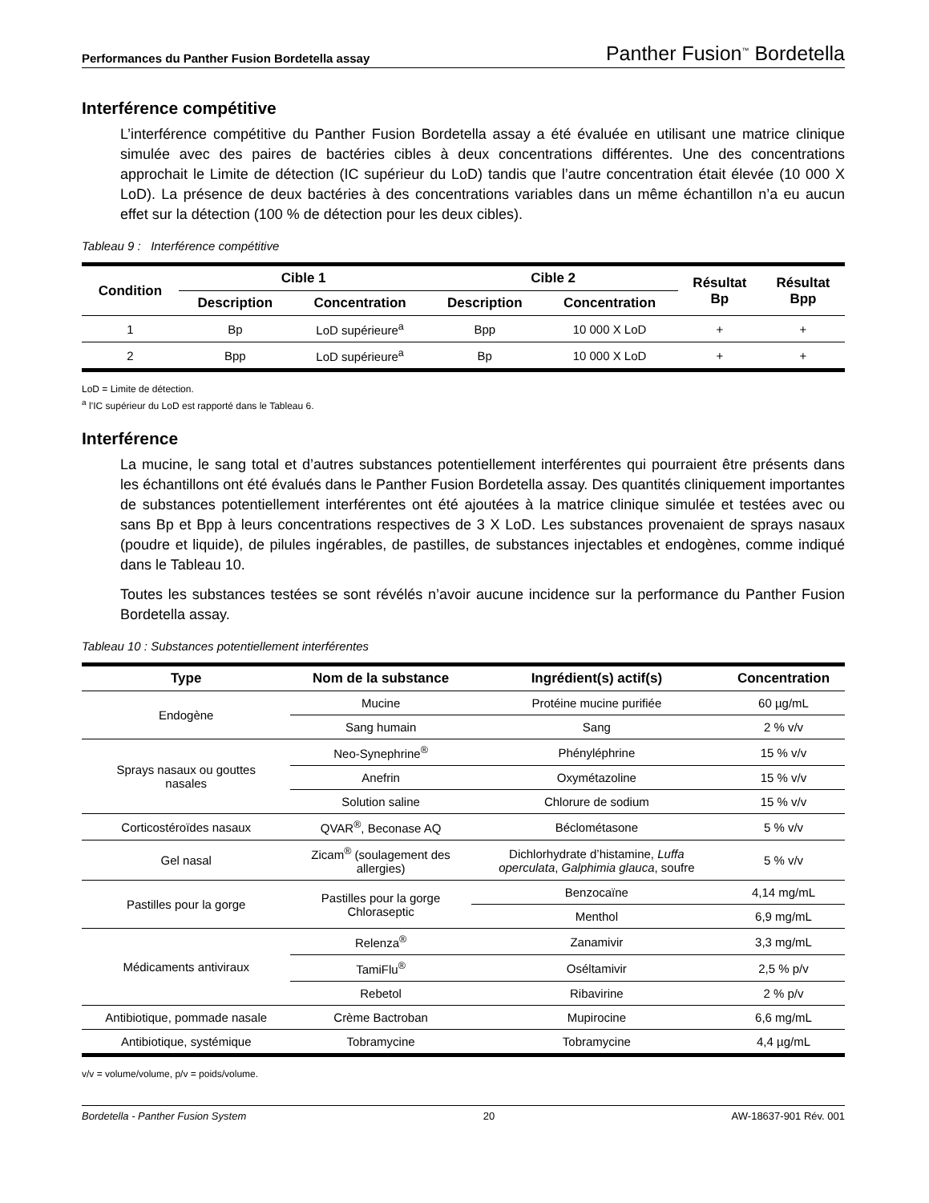Performances du Panther Fusion Bordetella assay Panther Fusion<sup>™</sup> Bordetella
Interférence compétitive
L’interférence compétitive du Panther Fusion Bordetella assay a été évaluée en utilisant une matrice clinique simulée avec des paires de bactéries cibles à deux concentrations différentes. Une des concentrations approchait le Limite de détection (IC supérieur du LoD) tandis que l’autre concentration était élevée (10 000 X LoD). La présence de deux bactéries à des concentrations variables dans un même échantillon n’a eu aucun effet sur la détection (100 % de détection pour les deux cibles).
Tableau 9 : Interférence compétitive
| Condition | Cible 1 | | Cible 2 | | Résultat Bp | Résultat Bpp |
| --- | --- | --- | --- | --- | --- | --- |
| | Description | Concentration | Description | Concentration | | |
| 1 | Bp | LoD supérieure<sup>a</sup> | Bpp | 10 000 X LoD | + | + |
| 2 | Bpp | LoD supérieure<sup>a</sup> | Bp | 10 000 X LoD | + | + |
LoD = Limite de détection.
<sup>a</sup> l’IC supérieur du LoD est rapporté dans le Tableau 6.
Interférence
La mucine, le sang total et d’autres substances potentiellement interférentes qui pourraient être présents dans les échantillons ont été évalués dans le Panther Fusion Bordetella assay. Des quantités cliniquement importantes de substances potentiellement interférentes ont été ajoutées à la matrice clinique simulée et testées avec ou sans Bp et Bpp à leurs concentrations respectives de 3 X LoD. Les substances provenaient de sprays nasaux (poudre et liquide), de pilules ingérables, de pastilles, de substances injectables et endogènes, comme indiqué dans le Tableau 10.
Toutes les substances testées se sont révélés n’avoir aucune incidence sur la performance du Panther Fusion Bordetella assay.
Tableau 10 : Substances potentiellement interférentes
| Type | Nom de la substance | Ingrédient(s) actif(s) | Concentration |
| --- | --- | --- | --- |
| Endogène | Mucine | Protéine mucine purifiée | 60 µg/mL |
| | Sang humain | Sang | 2 % v/v |
| Sprays nasaux ou gouttes nasales | Neo-Synephrine<sup>®</sup> | Phényléphrine | 15 % v/v |
| | Anefrin | Oxymétazoline | 15 % v/v |
| | Solution saline | Chlorure de sodium | 15 % v/v |
| Corticostéroïdes nasaux | QVAR<sup>®</sup>, Beconase AQ | Béclométasone | 5 % v/v |
| Gel nasal | Zicam<sup>®</sup> (soulagement des allergies) | Dichlorhydrate d’histamine, Luffa operculata , Galphimia glauca , soufre | 5 % v/v |
| Pastilles pour la gorge | Pastilles pour la gorge Chloraseptic | Benzocaïne | 4,14 mg/mL |
| | | Menthol | 6,9 mg/mL |
| Médicaments antiviraux | Relenza<sup>®</sup> | Zanamivir | 3,3 mg/mL |
| | TamiFlu<sup>®</sup> | Oséltamivir | 2,5 % p/v |
| | Rebetol | Ribavirine | 2 % p/v |
| Antibiotique, pommade nasale | Crème Bactroban | Mupirocine | 6,6 mg/mL |
| Antibiotique, systémique | Tobramycine | Tobramycine | 4,4 µg/mL |
v/v = volume/volume, p/v = poids/volume.
Bordetella - Panther Fusion System 20 AW-18637-901 Rév. 001